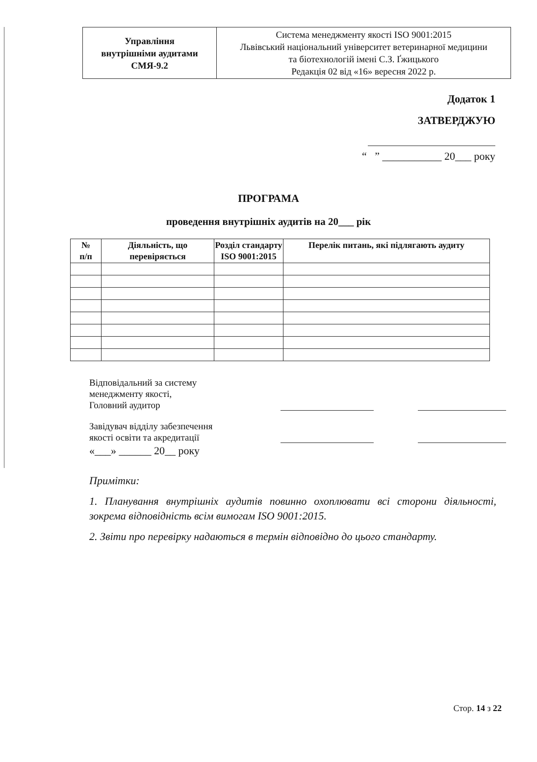| Управління внутрішніми аудитами СМЯ-9.2 | Система менеджменту якості ISO 9001:2015 Львівський національний університет ветеринарної медицини та біотехнологій імені С.З. Ґжицького Редакція 02 від «16» вересня 2022 р. |
Додаток 1
ЗАТВЕРДЖУЮ
“ ” ___________ 20___ року
ПРОГРАМА
проведення внутрішніх аудитів на 20___ рік
| № п/п | Діяльність, що перевіряється | Розділ стандарту ISO 9001:2015 | Перелік питань, які підлягають аудиту |
| --- | --- | --- | --- |
Відповідальний за систему
менеджменту якості,
Головний аудитор
Завідувач відділу забезпечення
якості освіти та акредитації
«___» ______ 20__ року
Примітки:
1. Планування внутрішніх аудитів повинно охоплювати всі сторони діяльності, зокрема відповідність всім вимогам ISO 9001:2015.
2. Звіти про перевірку надаються в термін відповідно до цього стандарту.
Стор. 14 з 22